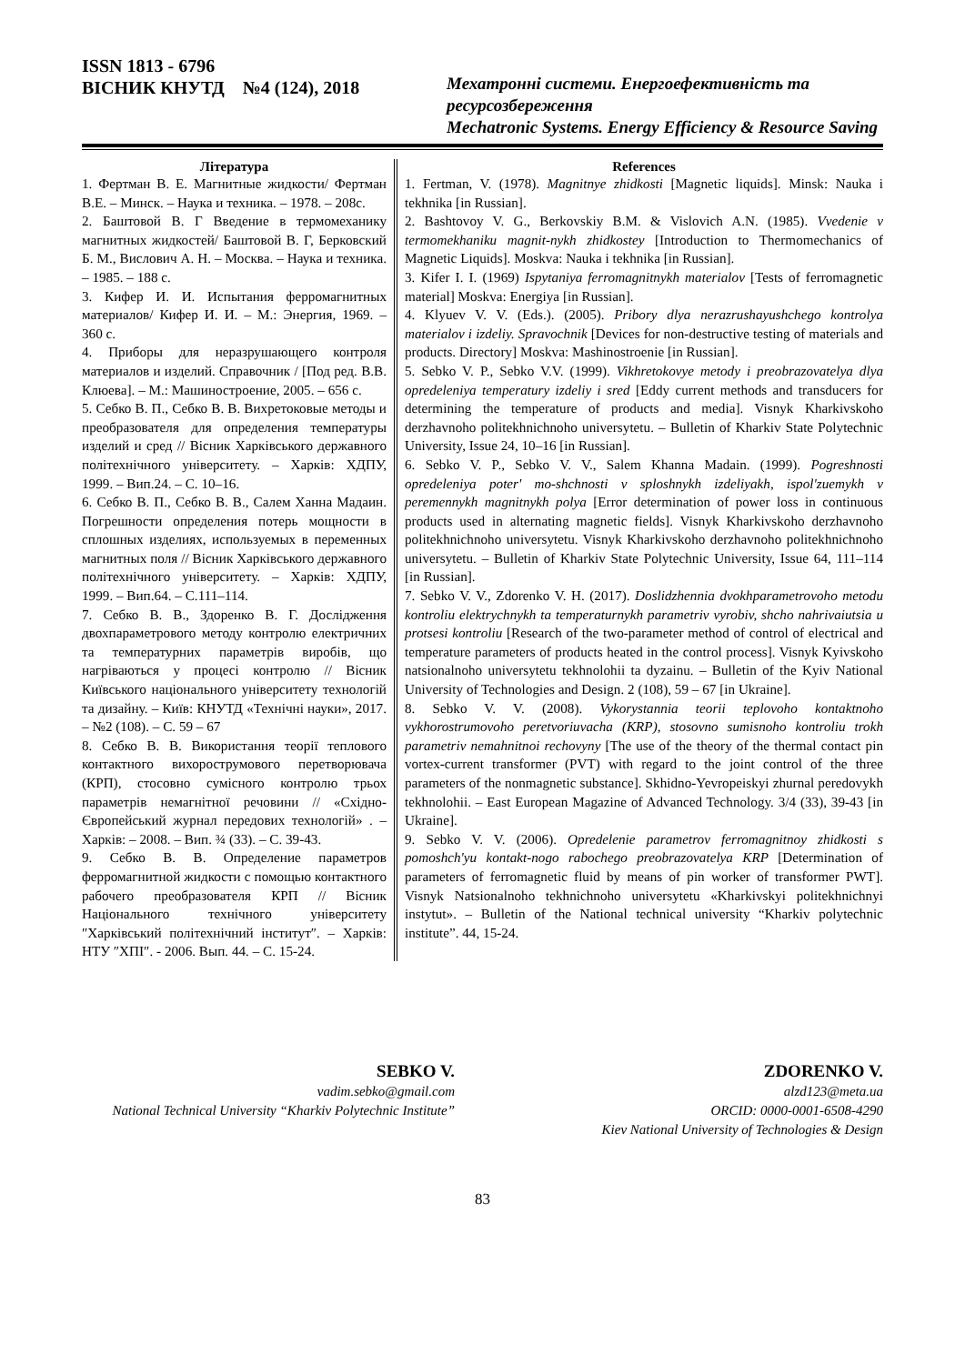ISSN 1813 - 6796
ВІСНИК КНУТД №4 (124), 2018
Мехатронні системи. Енергоефективність та ресурсозбереження
Mechatronic Systems. Energy Efficiency & Resource Saving
Література
1. Фертман В. Е. Магнитные жидкости/ Фертман В.Е. – Минск. – Наука и техника. – 1978. – 208с.
2. Баштовой В. Г Введение в термомеханику магнитных жидкостей/ Баштовой В. Г, Берковский Б. М., Вислович А. Н. – Москва. – Наука и техника. – 1985. – 188 с.
3. Кифер И. И. Испытания ферромагнитных материалов/ Кифер И. И. – М.: Энергия, 1969. – 360 с.
4. Приборы для неразрушающего контроля материалов и изделий. Справочник / [Под ред. В.В. Клюева]. – М.: Машиностроение, 2005. – 656 с.
5. Себко В. П., Себко В. В. Вихретоковые методы и преобразователя для определения температуры изделий и сред // Вісник Харківського державного політехнічного університету. – Харків: ХДПУ, 1999. – Вип.24. – С. 10–16.
6. Себко В. П., Себко В. В., Салем Ханна Мадаин. Погрешности определения потерь мощности в сплошных изделиях, используемых в переменных магнитных поля // Вісник Харківського державного політехнічного університету. – Харків: ХДПУ, 1999. – Вип.64. – С.111–114.
7. Себко В. В., Здоренко В. Г. Дослідження двохпараметрового методу контролю електричних та температурних параметрів виробів, що нагріваються у процесі контролю // Вісник Київського національного університету технологій та дизайну. – Київ: КНУТД «Технічні науки», 2017. – №2 (108). – С. 59 – 67
8. Себко В. В. Використання теорії теплового контактного вихорострумового перетворювача (КРП), стосовно сумісного контролю трьох параметрів немагнітної речовини // «Східно-Європейський журнал передових технологій» . – Харків: – 2008. – Вип. ¾ (33). – С. 39-43.
9. Себко В. В. Определение параметров ферромагнитной жидкости с помощью контактного рабочего преобразователя КРП // Вісник Національного технічного університету ″Харківський політехнічний інститут″. – Харків: НТУ ″ХПІ″. - 2006. Вып. 44. – С. 15-24.
References
1. Fertman, V. (1978). Magnitnye zhidkosti [Magnetic liquids]. Minsk: Nauka i tekhnika [in Russian].
2. Bashtovoy V. G., Berkovskiy B.M. & Vislovich A.N. (1985). Vvedenie v termomekhaniku magnit-nykh zhidkostey [Introduction to Thermomechanics of Magnetic Liquids]. Moskva: Nauka i tekhnika [in Russian].
3. Kifer I. I. (1969) Ispytaniya ferromagnitnykh materialov [Tests of ferromagnetic material] Moskva: Energiya [in Russian].
4. Klyuev V. V. (Eds.). (2005). Pribory dlya nerazrushayushchego kontrolya materialov i izdeliy. Spravochnik [Devices for non-destructive testing of materials and products. Directory] Moskva: Mashinostroenie [in Russian].
5. Sebko V. P., Sebko V.V. (1999). Vikhretokovye metody i preobrazovatelya dlya opredeleniya temperatury izdeliy i sred [Eddy current methods and transducers for determining the temperature of products and media]. Visnyk Kharkivskoho derzhavnoho politekhnichnoho universytetu. – Bulletin of Kharkiv State Polytechnic University, Issue 24, 10–16 [in Russian].
6. Sebko V. P., Sebko V. V., Salem Khanna Madain. (1999). Pogreshnosti opredeleniya poter' mo-shchnosti v sploshnykh izdeliyakh, ispol'zuemykh v peremennykh magnitnykh polya [Error determination of power loss in continuous products used in alternating magnetic fields]. Visnyk Kharkivskoho derzhavnoho politekhnichnoho universytetu. Visnyk Kharkivskoho derzhavnoho politekhnichnoho universytetu. – Bulletin of Kharkiv State Polytechnic University, Issue 64, 111–114 [in Russian].
7. Sebko V. V., Zdorenko V. H. (2017). Doslidzhennia dvokhparametrovoho metodu kontroliu elektrychnykh ta temperaturnykh parametriv vyrobiv, shcho nahrivaiutsia u protsesi kontroliu [Research of the two-parameter method of control of electrical and temperature parameters of products heated in the control process]. Visnyk Kyivskoho natsionalnoho universytetu tekhnolohii ta dyzainu. – Bulletin of the Kyiv National University of Technologies and Design. 2 (108), 59 – 67 [in Ukraine].
8. Sebko V. V. (2008). Vykorystannia teorii teplovoho kontaktnoho vykhorostrumovoho peretvoriuvacha (KRP), stosovno sumisnoho kontroliu trokh parametriv nemahnitnoi rechovyny [The use of the theory of the thermal contact pin vortex-current transformer (PVT) with regard to the joint control of the three parameters of the nonmagnetic substance]. Skhidno-Yevropeiskyi zhurnal peredovykh tekhnolohii. – East European Magazine of Advanced Technology. 3/4 (33), 39-43 [in Ukraine].
9. Sebko V. V. (2006). Opredelenie parametrov ferromagnitnoy zhidkosti s pomoshch'yu kontakt-nogo rabochego preobrazovatelya KRP [Determination of parameters of ferromagnetic fluid by means of pin worker of transformer PWT]. Visnyk Natsionalnoho tekhnichnoho universytetu «Kharkivskyi politekhnichnyi instytut». – Bulletin of the National technical university “Kharkiv polytechnic institute”. 44, 15-24.
SEBKO V.
vadim.sebko@gmail.com
National Technical University “Kharkiv Polytechnic Institute”
ZDORENKO V.
alzd123@meta.ua
ORCID: 0000-0001-6508-4290
Kiev National University of Technologies & Design
83